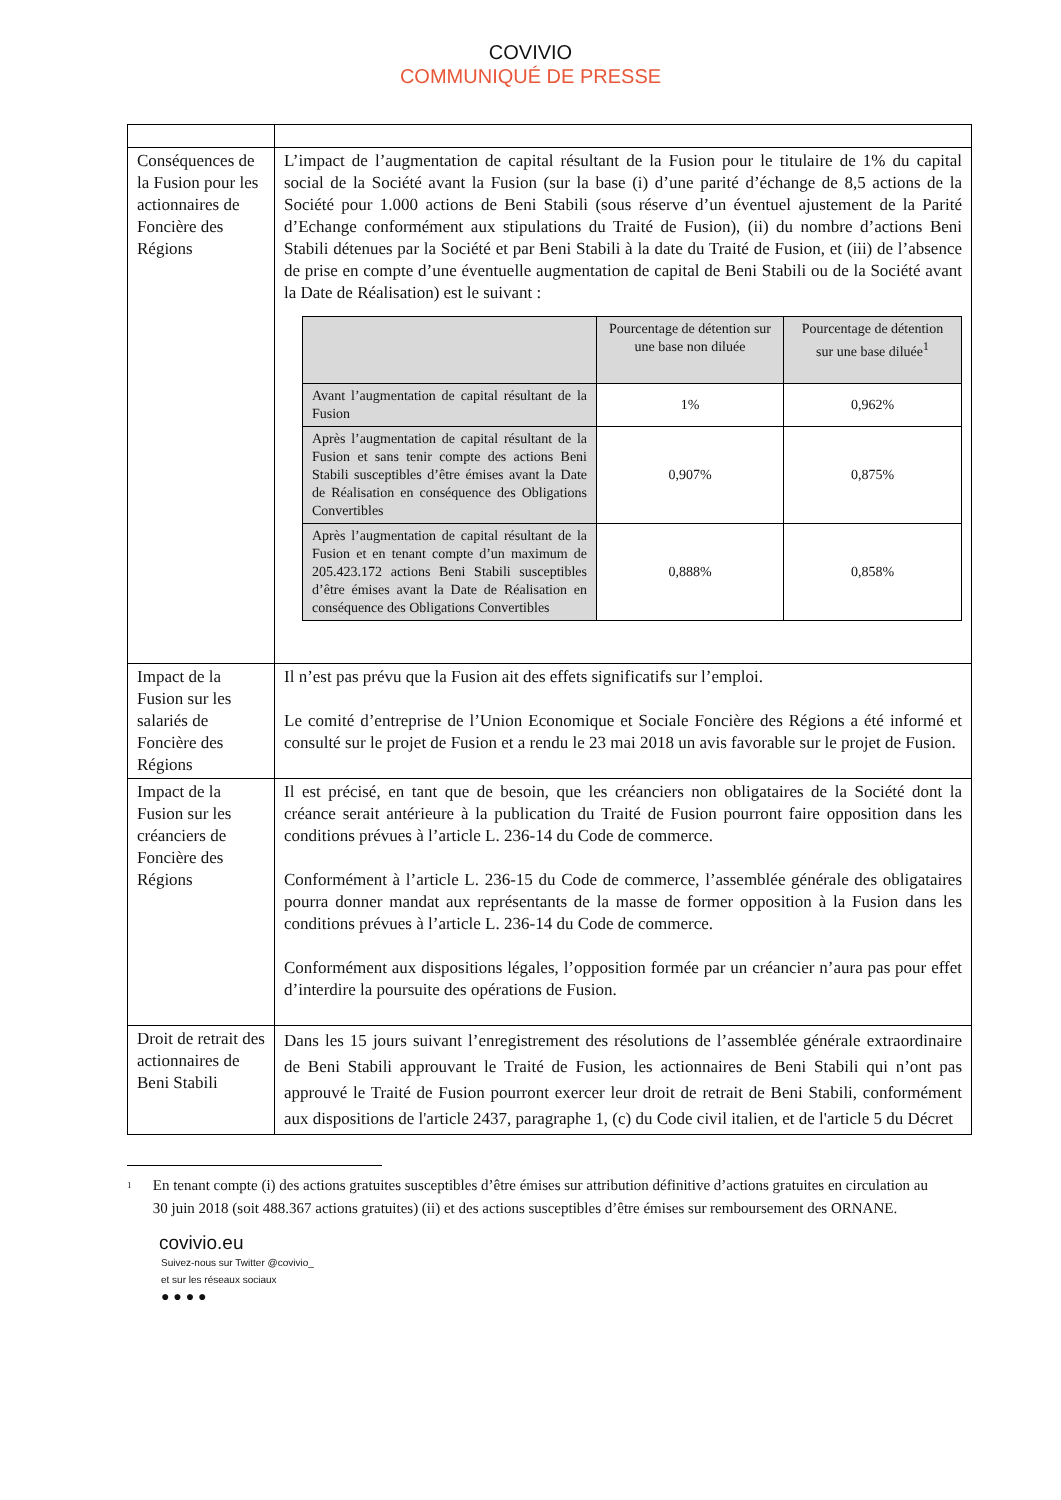COVIVIO
COMMUNIQUÉ DE PRESSE
| Conséquences de la Fusion pour les actionnaires de Foncière des Régions | L’impact de l’augmentation de capital résultant de la Fusion pour le titulaire de 1% du capital social de la Société avant la Fusion (sur la base (i) d’une parité d’échange de 8,5 actions de la Société pour 1.000 actions de Beni Stabili (sous réserve d’un éventuel ajustement de la Parité d’Echange conformément aux stipulations du Traité de Fusion), (ii) du nombre d’actions Beni Stabili détenues par la Société et par Beni Stabili à la date du Traité de Fusion, et (iii) de l’absence de prise en compte d’une éventuelle augmentation de capital de Beni Stabili ou de la Société avant la Date de Réalisation) est le suivant : / / Pourcentage de détention sur une base non diluée / Pourcentage de détention sur une base diluée<sup>1</sup> / / --- / --- / --- / / Avant l’augmentation de capital résultant de la Fusion / 1% / 0,962% / / Après l’augmentation de capital résultant de la Fusion et sans tenir compte des actions Beni Stabili susceptibles d’être émises avant la Date de Réalisation en conséquence des Obligations Convertibles / 0,907% / 0,875% / / Après l’augmentation de capital résultant de la Fusion et en tenant compte d’un maximum de 205.423.172 actions Beni Stabili susceptibles d’être émises avant la Date de Réalisation en conséquence des Obligations Convertibles / 0,888% / 0,858% / |
| Impact de la Fusion sur les salariés de Foncière des Régions | Il n’est pas prévu que la Fusion ait des effets significatifs sur l’emploi. Le comité d’entreprise de l’Union Economique et Sociale Foncière des Régions a été informé et consulté sur le projet de Fusion et a rendu le 23 mai 2018 un avis favorable sur le projet de Fusion. |
| Impact de la Fusion sur les créanciers de Foncière des Régions | Il est précisé, en tant que de besoin, que les créanciers non obligataires de la Société dont la créance serait antérieure à la publication du Traité de Fusion pourront faire opposition dans les conditions prévues à l’article L. 236-14 du Code de commerce. Conformément à l’article L. 236-15 du Code de commerce, l’assemblée générale des obligataires pourra donner mandat aux représentants de la masse de former opposition à la Fusion dans les conditions prévues à l’article L. 236-14 du Code de commerce. Conformément aux dispositions légales, l’opposition formée par un créancier n’aura pas pour effet d’interdire la poursuite des opérations de Fusion. |
| Droit de retrait des actionnaires de Beni Stabili | Dans les 15 jours suivant l’enregistrement des résolutions de l’assemblée générale extraordinaire de Beni Stabili approuvant le Traité de Fusion, les actionnaires de Beni Stabili qui n’ont pas approuvé le Traité de Fusion pourront exercer leur droit de retrait de Beni Stabili, conformément aux dispositions de l'article 2437, paragraphe 1, (c) du Code civil italien, et de l'article 5 du Décret |
1
En tenant compte (i) des actions gratuites susceptibles d’être émises sur attribution définitive d’actions gratuites en circulation au 30 juin 2018 (soit 488.367 actions gratuites) (ii) et des actions susceptibles d’être émises sur remboursement des ORNANE.
covivio.eu
Suivez-nous sur Twitter @covivio_
et sur les réseaux sociaux
● ● ● ●